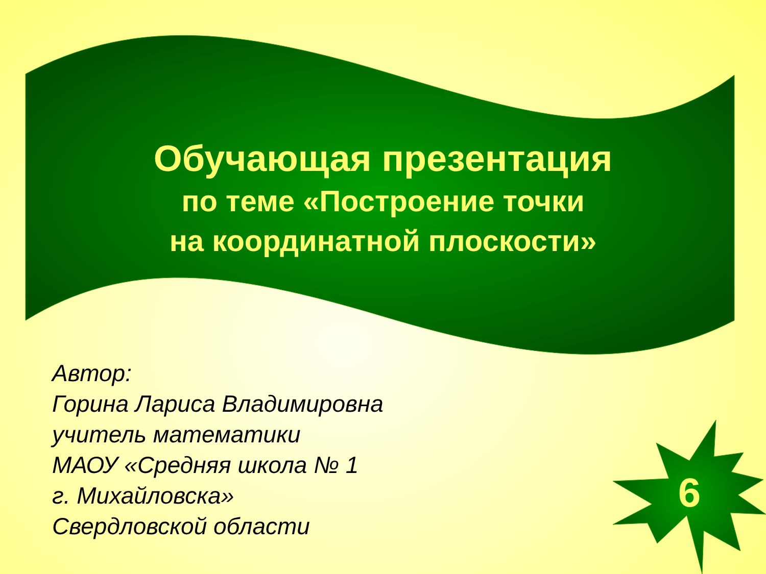Обучающая презентация
по теме «Построение точки
на координатной плоскости»
Автор:
Горина Лариса Владимировна
учитель математики
МАОУ «Средняя школа № 1
г. Михайловска»
Свердловской области
6